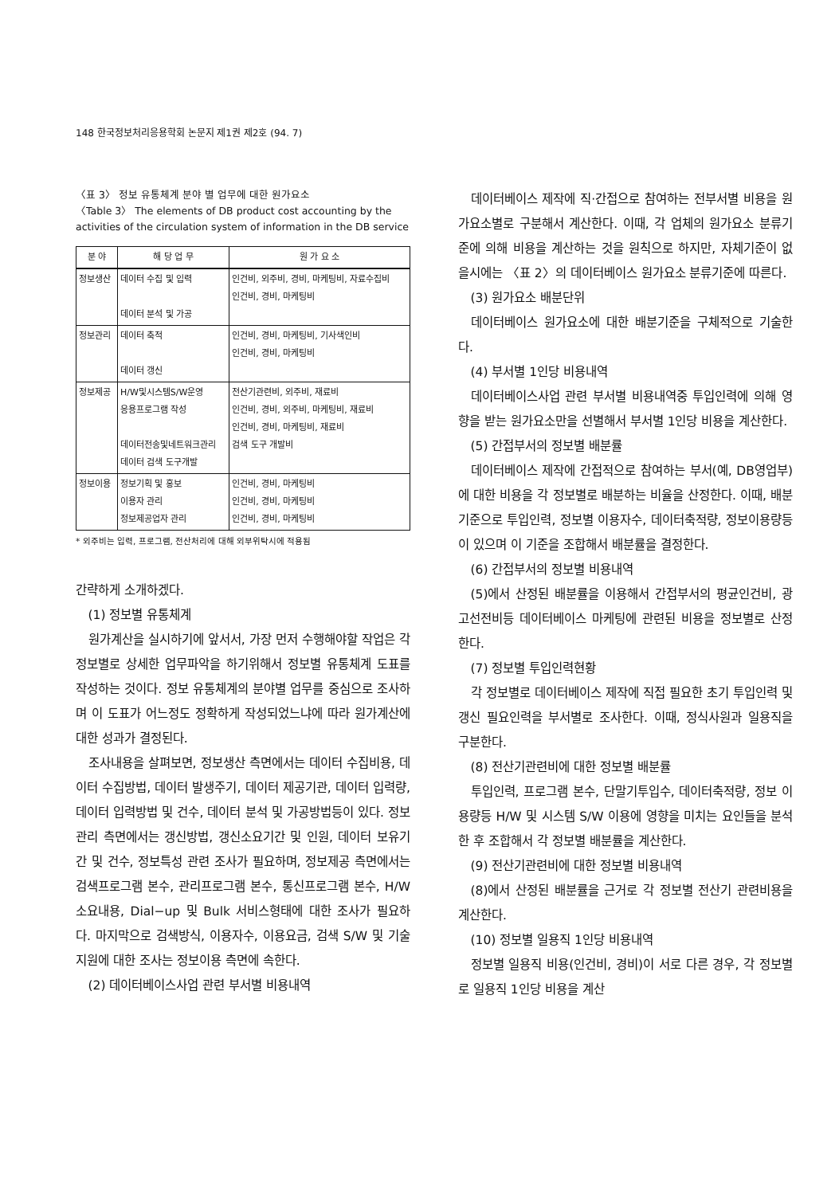148 한국정보처리응용학회 논문지 제1권 제2호 (94. 7)
〈표 3〉 정보 유통체계 분야 별 업무에 대한 원가요소
〈Table 3〉 The elements of DB product cost accounting by the activities of the circulation system of information in the DB service
| 분 야 | 해 당 업 무 | 원 가 요 소 |
| --- | --- | --- |
| 정보생산 | 데이터 수집 및 입력 데이터 분석 및 가공 | 인건비, 외주비, 경비, 마케팅비, 자료수집비 인건비, 경비, 마케팅비 |
| 정보관리 | 데이터 축적 데이터 갱신 | 인건비, 경비, 마케팅비, 기사색인비 인건비, 경비, 마케팅비 |
| 정보제공 | H/W및시스템S/W운영 응용프로그램 작성 데이터전송및네트워크관리 데이터 검색 도구개발 | 전산기관련비, 외주비, 재료비 인건비, 경비, 외주비, 마케팅비, 재료비 인건비, 경비, 마케팅비, 재료비 검색 도구 개발비 |
| 정보이용 | 정보기획 및 홍보 이용자 관리 정보제공업자 관리 | 인건비, 경비, 마케팅비 인건비, 경비, 마케팅비 인건비, 경비, 마케팅비 |
* 외주비는 입력, 프로그램, 전산처리에 대해 외부위탁시에 적용됨
간략하게 소개하겠다.
(1) 정보별 유통체계
원가계산을 실시하기에 앞서서, 가장 먼저 수행해야할 작업은 각 정보별로 상세한 업무파악을 하기위해서 정보별 유통체계 도표를 작성하는 것이다. 정보 유통체계의 분야별 업무를 중심으로 조사하며 이 도표가 어느정도 정확하게 작성되었느냐에 따라 원가계산에 대한 성과가 결정된다.
조사내용을 살펴보면, 정보생산 측면에서는 데이터 수집비용, 데이터 수집방법, 데이터 발생주기, 데이터 제공기관, 데이터 입력량, 데이터 입력방법 및 건수, 데이터 분석 및 가공방법등이 있다. 정보관리 측면에서는 갱신방법, 갱신소요기간 및 인원, 데이터 보유기간 및 건수, 정보특성 관련 조사가 필요하며, 정보제공 측면에서는 검색프로그램 본수, 관리프로그램 본수, 통신프로그램 본수, H/W 소요내용, Dial−up 및 Bulk 서비스형태에 대한 조사가 필요하다. 마지막으로 검색방식, 이용자수, 이용요금, 검색 S/W 및 기술지원에 대한 조사는 정보이용 측면에 속한다.
(2) 데이터베이스사업 관련 부서별 비용내역
데이터베이스 제작에 직·간접으로 참여하는 전부서별 비용을 원가요소별로 구분해서 계산한다. 이때, 각 업체의 원가요소 분류기준에 의해 비용을 계산하는 것을 원칙으로 하지만, 자체기준이 없을시에는 〈표 2〉의 데이터베이스 원가요소 분류기준에 따른다.
(3) 원가요소 배분단위
데이터베이스 원가요소에 대한 배분기준을 구체적으로 기술한다.
(4) 부서별 1인당 비용내역
데이터베이스사업 관련 부서별 비용내역중 투입인력에 의해 영향을 받는 원가요소만을 선별해서 부서별 1인당 비용을 계산한다.
(5) 간접부서의 정보별 배분률
데이터베이스 제작에 간접적으로 참여하는 부서(예, DB영업부)에 대한 비용을 각 정보별로 배분하는 비율을 산정한다. 이때, 배분기준으로 투입인력, 정보별 이용자수, 데이터축적량, 정보이용량등이 있으며 이 기준을 조합해서 배분률을 결정한다.
(6) 간접부서의 정보별 비용내역
(5)에서 산정된 배분률을 이용해서 간접부서의 평균인건비, 광고선전비등 데이터베이스 마케팅에 관련된 비용을 정보별로 산정한다.
(7) 정보별 투입인력현황
각 정보별로 데이터베이스 제작에 직접 필요한 초기 투입인력 및 갱신 필요인력을 부서별로 조사한다. 이때, 정식사원과 일용직을 구분한다.
(8) 전산기관련비에 대한 정보별 배분률
투입인력, 프로그램 본수, 단말기투입수, 데이터축적량, 정보 이용량등 H/W 및 시스템 S/W 이용에 영향을 미치는 요인들을 분석한 후 조합해서 각 정보별 배분률을 계산한다.
(9) 전산기관련비에 대한 정보별 비용내역
(8)에서 산정된 배분률을 근거로 각 정보별 전산기 관련비용을 계산한다.
(10) 정보별 일용직 1인당 비용내역
정보별 일용직 비용(인건비, 경비)이 서로 다른 경우, 각 정보별로 일용직 1인당 비용을 계산